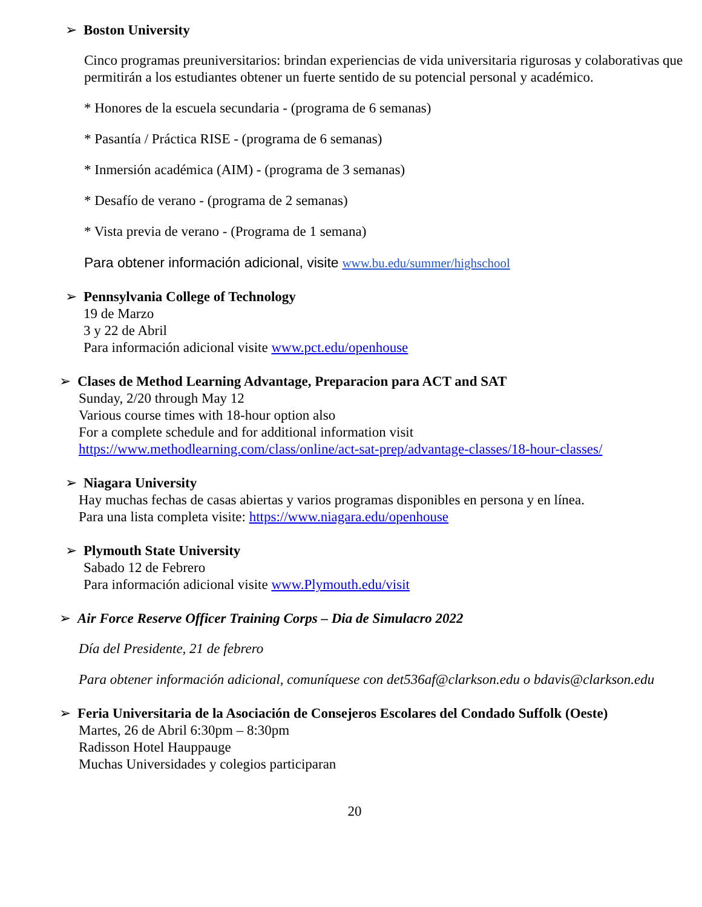➢ Boston University
Cinco programas preuniversitarios: brindan experiencias de vida universitaria rigurosas y colaborativas que permitirán a los estudiantes obtener un fuerte sentido de su potencial personal y académico.
* Honores de la escuela secundaria - (programa de 6 semanas)
* Pasantía / Práctica RISE - (programa de 6 semanas)
* Inmersión académica (AIM) - (programa de 3 semanas)
* Desafío de verano - (programa de 2 semanas)
* Vista previa de verano - (Programa de 1 semana)
Para obtener información adicional, visite www.bu.edu/summer/highschool
➢ Pennsylvania College of Technology
19 de Marzo
3 y 22 de Abril
Para información adicional visite www.pct.edu/openhouse
➢ Clases de Method Learning Advantage, Preparacion para ACT and SAT
Sunday, 2/20 through May 12
Various course times with 18-hour option also
For a complete schedule and for additional information visit
https://www.methodlearning.com/class/online/act-sat-prep/advantage-classes/18-hour-classes/
➢ Niagara University
Hay muchas fechas de casas abiertas y varios programas disponibles en persona y en línea.
Para una lista completa visite: https://www.niagara.edu/openhouse
➢ Plymouth State University
Sabado 12 de Febrero
Para información adicional visite www.Plymouth.edu/visit
➢ Air Force Reserve Officer Training Corps – Dia de Simulacro 2022
Día del Presidente, 21 de febrero
Para obtener información adicional, comuníquese con det536af@clarkson.edu o bdavis@clarkson.edu
➢ Feria Universitaria de la Asociación de Consejeros Escolares del Condado Suffolk (Oeste)
Martes, 26 de Abril 6:30pm – 8:30pm
Radisson Hotel Hauppauge
Muchas Universidades y colegios participaran
20